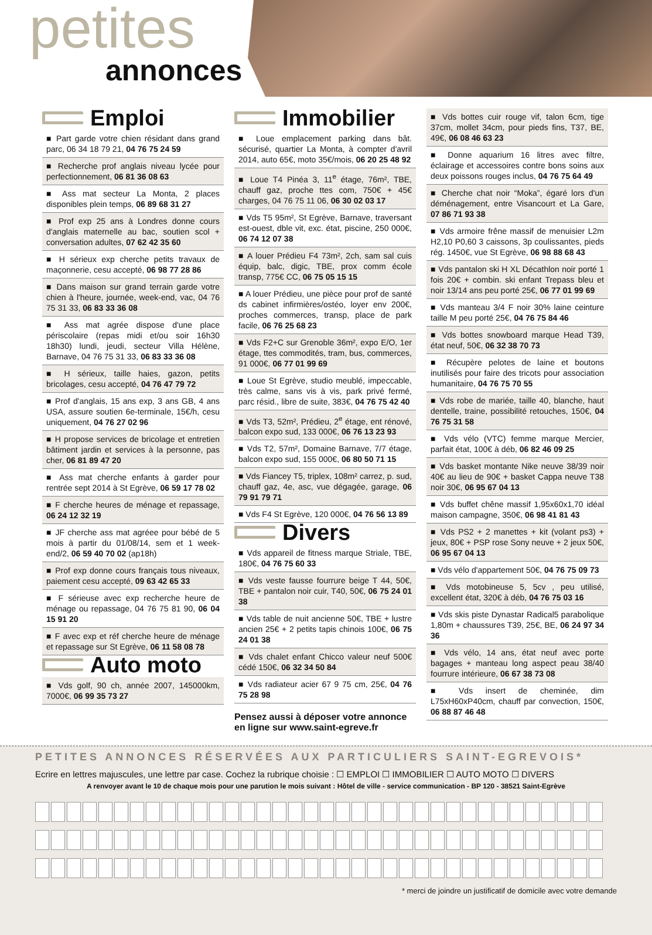petites
annonces
Emploi
■ Part garde votre chien résidant dans grand parc, 06 34 18 79 21, 04 76 75 24 59
■ Recherche prof anglais niveau lycée pour perfectionnement, 06 81 36 08 63
■ Ass mat secteur La Monta, 2 places disponibles plein temps, 06 89 68 31 27
■ Prof exp 25 ans à Londres donne cours d'anglais maternelle au bac, soutien scol + conversation adultes, 07 62 42 35 60
■ H sérieux exp cherche petits travaux de maçonnerie, cesu accepté, 06 98 77 28 86
■ Dans maison sur grand terrain garde votre chien à l'heure, journée, week-end, vac, 04 76 75 31 33, 06 83 33 36 08
■ Ass mat agrée dispose d'une place périscolaire (repas midi et/ou soir 16h30 18h30) lundi, jeudi, secteur Villa Hélène, Barnave, 04 76 75 31 33, 06 83 33 36 08
■ H sérieux, taille haies, gazon, petits bricolages, cesu accepté, 04 76 47 79 72
■ Prof d'anglais, 15 ans exp, 3 ans GB, 4 ans USA, assure soutien 6e-terminale, 15€/h, cesu uniquement, 04 76 27 02 96
■ H propose services de bricolage et entretien bâtiment jardin et services à la personne, pas cher, 06 81 89 47 20
■ Ass mat cherche enfants à garder pour rentrée sept 2014 à St Egrève, 06 59 17 78 02
■ F cherche heures de ménage et repassage, 06 24 12 32 19
■ JF cherche ass mat agréee pour bébé de 5 mois à partir du 01/08/14, sem et 1 week-end/2, 06 59 40 70 02 (ap18h)
■ Prof exp donne cours français tous niveaux, paiement cesu accepté, 09 63 42 65 33
■ F sérieuse avec exp recherche heure de ménage ou repassage, 04 76 75 81 90, 06 04 15 91 20
■ F avec exp et réf cherche heure de ménage et repassage sur St Egrève, 06 11 58 08 78
Auto moto
■ Vds golf, 90 ch, année 2007, 145000km, 7000€, 06 99 35 73 27
Immobilier
■ Loue emplacement parking dans bât. sécurisé, quartier La Monta, à compter d'avril 2014, auto 65€, moto 35€/mois, 06 20 25 48 92
■ Loue T4 Pinéa 3, 11<sup>e</sup> étage, 76m², TBE, chauff gaz, proche ttes com, 750€ + 45€ charges, 04 76 75 11 06, 06 30 02 03 17
■ Vds T5 95m², St Egrève, Barnave, traversant est-ouest, dble vit, exc. état, piscine, 250 000€, 06 74 12 07 38
■ A louer Prédieu F4 73m², 2ch, sam sal cuis équip, balc, digic, TBE, prox comm école transp, 775€ CC, 06 75 05 15 15
■ A louer Prédieu, une pièce pour prof de santé ds cabinet infirmières/ostéo, loyer env 200€, proches commerces, transp, place de park facile, 06 76 25 68 23
■ Vds F2+C sur Grenoble 36m², expo E/O, 1er étage, ttes commodités, tram, bus, commerces, 91 000€, 06 77 01 99 69
■ Loue St Egrève, studio meublé, impeccable, très calme, sans vis à vis, park privé fermé, parc résid., libre de suite, 383€, 04 76 75 42 40
■ Vds T3, 52m², Prédieu, 2<sup>e</sup> étage, ent rénové, balcon expo sud, 133 000€, 06 76 13 23 93
■ Vds T2, 57m², Domaine Barnave, 7/7 étage, balcon expo sud, 155 000€, 06 80 50 71 15
■ Vds Fiancey T5, triplex, 108m² carrez, p. sud, chauff gaz, 4e, asc, vue dégagée, garage, 06 79 91 79 71
■ Vds F4 St Egrève, 120 000€, 04 76 56 13 89
Divers
■ Vds appareil de fitness marque Striale, TBE, 180€, 04 76 75 60 33
■ Vds veste fausse fourrure beige T 44, 50€, TBE + pantalon noir cuir, T40, 50€, 06 75 24 01 38
■ Vds table de nuit ancienne 50€, TBE + lustre ancien 25€ + 2 petits tapis chinois 100€, 06 75 24 01 38
■ Vds chalet enfant Chicco valeur neuf 500€ cédé 150€, 06 32 34 50 84
■ Vds radiateur acier 67 9 75 cm, 25€, 04 76 75 28 98
Pensez aussi à déposer votre annonce en ligne sur www.saint-egreve.fr
■ Vds bottes cuir rouge vif, talon 6cm, tige 37cm, mollet 34cm, pour pieds fins, T37, BE, 49€, 06 08 46 63 23
■ Donne aquarium 16 litres avec filtre, éclairage et accessoires contre bons soins aux deux poissons rouges inclus, 04 76 75 64 49
■ Cherche chat noir “Moka”, égaré lors d'un déménagement, entre Visancourt et La Gare, 07 86 71 93 38
■ Vds armoire frêne massif de menuisier L2m H2,10 P0,60 3 caissons, 3p coulissantes, pieds rég. 1450€, vue St Egrève, 06 98 88 68 43
■ Vds pantalon ski H XL Décathlon noir porté 1 fois 20€ + combin. ski enfant Trepass bleu et noir 13/14 ans peu porté 25€, 06 77 01 99 69
■ Vds manteau 3/4 F noir 30% laine ceinture taille M peu porté 25€, 04 76 75 84 46
■ Vds bottes snowboard marque Head T39, état neuf, 50€, 06 32 38 70 73
■ Récupère pelotes de laine et boutons inutilisés pour faire des tricots pour association humanitaire, 04 76 75 70 55
■ Vds robe de mariée, taille 40, blanche, haut dentelle, traine, possibilité retouches, 150€, 04 76 75 31 58
■ Vds vélo (VTC) femme marque Mercier, parfait état, 100€ à déb, 06 82 46 09 25
■ Vds basket montante Nike neuve 38/39 noir 40€ au lieu de 90€ + basket Cappa neuve T38 noir 30€, 06 95 67 04 13
■ Vds buffet chêne massif 1,95x60x1,70 idéal maison campagne, 350€, 06 98 41 81 43
■ Vds PS2 + 2 manettes + kit (volant ps3) + jeux, 80€ + PSP rose Sony neuve + 2 jeux 50€, 06 95 67 04 13
■ Vds vélo d'appartement 50€, 04 76 75 09 73
■ Vds motobineuse 5, 5cv , peu utilisé, excellent état, 320€ à déb, 04 76 75 03 16
■ Vds skis piste Dynastar Radical5 parabolique 1,80m + chaussures T39, 25€, BE, 06 24 97 34 36
■ Vds vélo, 14 ans, état neuf avec porte bagages + manteau long aspect peau 38/40 fourrure intérieure, 06 67 38 73 08
■ Vds insert de cheminée, dim L75xH60xP40cm, chauff par convection, 150€, 06 88 87 46 48
PETITES ANNONCES RÉSERVÉES AUX PARTICULIERS SAINT-EGREVOIS*
Ecrire en lettres majuscules, une lettre par case. Cochez la rubrique choisie : ☐ EMPLOI ☐ IMMOBILIER ☐ AUTO MOTO ☐ DIVERS
A renvoyer avant le 10 de chaque mois pour une parution le mois suivant : Hôtel de ville - service communication - BP 120 - 38521 Saint-Egrève
* merci de joindre un justificatif de domicile avec votre demande